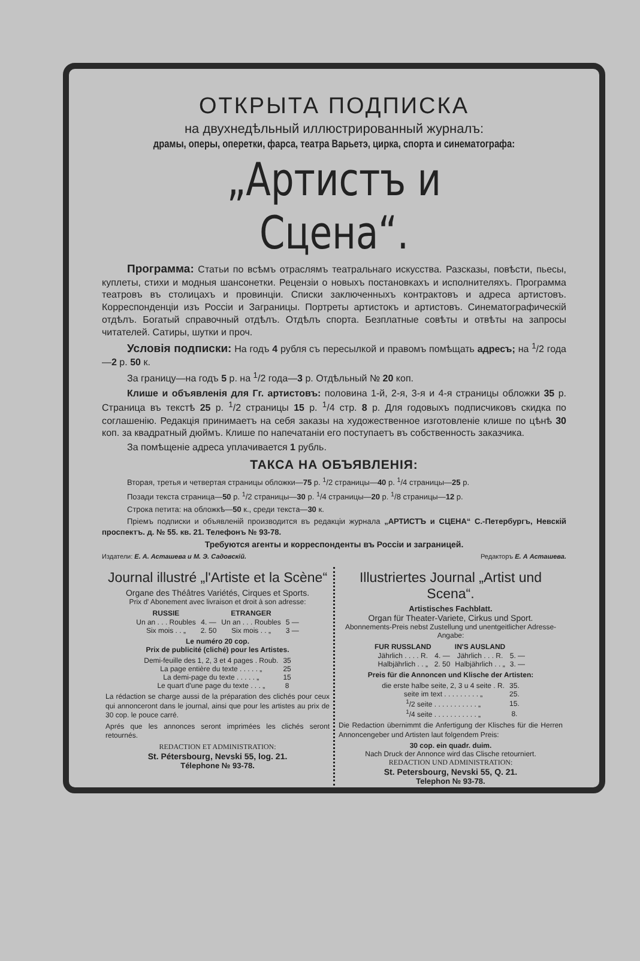ОТКРЫТА ПОДПИСКА
на двухнедѣльный иллюстрированный журналъ:
драмы, оперы, оперетки, фарса, театра Варьетэ, цирка, спорта и синематографа:
„Артистъ и Сцена“.
Программа: Статьи по всѣмъ отраслямъ театральнаго искусства. Разсказы, повѣсти, пьесы, куплеты, стихи и модныя шансонетки. Рецензіи о новыхъ постановкахъ и исполнителяхъ. Программа театровъ въ столицахъ и провинціи. Списки заключенныхъ контрактовъ и адреса артистовъ. Корреспонденціи изъ Россіи и Заграницы. Портреты артистокъ и артистовъ. Синематографическій отдѣлъ. Богатый справочный отдѣлъ. Отдѣлъ спорта. Безплатные совѣты и отвѣты на запросы читателей. Сатиры, шутки и проч.
Условія подписки: На годъ 4 рубля съ пересылкой и правомъ помѣщать адресъ; на <sup>1</sup>/2 года—2 р. 50 к.
За границу—на годъ 5 р. на <sup>1</sup>/2 года—3 р. Отдѣльный № 20 коп.
Клише и объявленія для Гг. артистовъ: половина 1-й, 2-я, 3-я и 4-я страницы обложки 35 р. Страница въ текстѣ 25 р. <sup>1</sup>/2 страницы 15 р. <sup>1</sup>/4 стр. 8 р. Для годовыхъ подписчиковъ скидка по соглашенію. Редакція принимаетъ на себя заказы на художественное изготовленіе клише по цѣнѣ 30 коп. за квадратный дюймъ. Клише по напечатаніи его поступаетъ въ собственность заказчика.
За помѣщеніе адреса уплачивается 1 рубль.
ТАКСА НА ОБЪЯВЛЕНІЯ:
Вторая, третья и четвертая страницы обложки—75 р. <sup>1</sup>/2 страницы—40 р. <sup>1</sup>/4 страницы—25 р.
Позади текста страница—50 р. <sup>1</sup>/2 страницы—30 р. <sup>1</sup>/4 страницы—20 р. <sup>1</sup>/8 страницы—12 р.
Строка петита: на обложкѣ—50 к., среди текста—30 к.
Пріемъ подписки и объявленій производится въ редакціи журнала „АРТИСТЪ и СЦЕНА“ С.-Петербургъ, Невскій проспектъ. д. № 55. кв. 21. Телефонъ № 93-78.
Требуются агенты и корреспонденты въ Россіи и заграницей.
Издатели: Е. А. Асташева и М. Э. Садовскій. Редакторъ Е. А Асташева.
Journal illustré „l'Artiste et la Scène“
Organe des Théâtres Variétés, Cirques et Sports.
Prix d' Abonement avec livraison et droit à son adresse:
| RUSSIE | | ETRANGER | |
| --- | --- | --- | --- |
| Un an . . . Roubles | 4. — | Un an . . . Roubles | 5 — |
| Six mois . . „ | 2. 50 | Six mois . . „ | 3 — |
Le numéro 20 cop.
Prix de publicité (cliché) pour les Artistes.
| Demi-feuille des 1, 2, 3 et 4 pages . Roub. | 35 |
| La page entière du texte . . . . . „ | 25 |
| La demi-page du texte . . . . . „ | 15 |
| Le quart d'une page du texte . . . „ | 8 |
La rédaction se charge aussi de la préparation des clichés pour ceux qui annonceront dans le journal, ainsi que pour les artistes au prix de 30 cop. le pouce carré.
Aprés que les annonces seront imprimées les clichés seront retournés.
REDACTION ET ADMINISTRATION:
St. Pétersbourg, Nevski 55, log. 21.
Télephone № 93-78.
Illustriertes Journal „Artist und Scena“.
Artistisches Fachblatt.
Organ für Theater-Variete, Cirkus und Sport.
Abonnements-Preis nebst Zustellung und unentgeitlicher Adresse-Angabe:
| FUR RUSSLAND | | IN'S AUSLAND | |
| --- | --- | --- | --- |
| Jährlich . . . . R. | 4. — | Jährlich . . . R. | 5. — |
| Halbjährlich . . „ | 2. 50 | Halbjährlich . . „ | 3. — |
Preis für die Annoncen und Klische der Artisten:
| die erste halbe seite, 2, 3 u 4 seite . R. | 35. |
| seite im text . . . . . . . . . „ | 25. |
| <sup>1</sup>/2 seite . . . . . . . . . . . „ | 15. |
| <sup>1</sup>/4 seite . . . . . . . . . . . „ | 8. |
Die Redaction übernimmt die Anfertigung der Klisches für die Herren Annoncengeber und Artisten laut folgendem Preis:
30 cop. ein quadr. duim.
Nach Druck der Annonce wird das Clische retourniert.
REDACTION UND ADMINISTRATION:
St. Petersbourg, Nevski 55, Q. 21.
Telephon № 93-78.